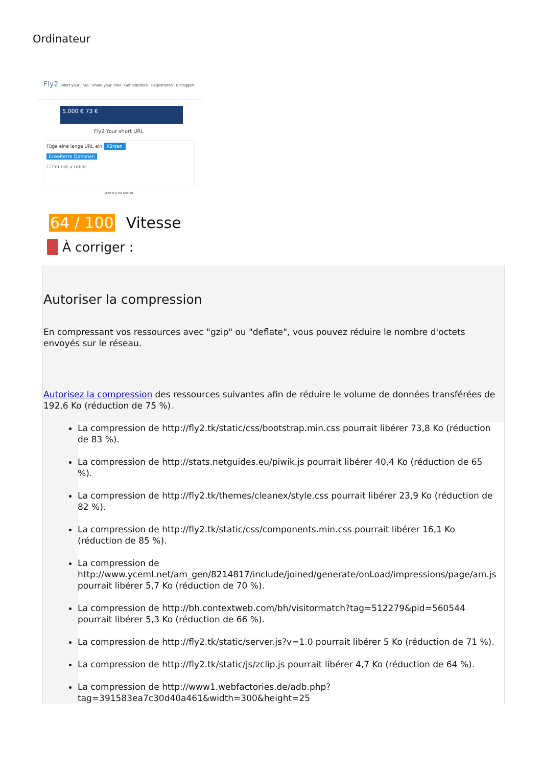Ordinateur
Fly2 Short your links · Share your links · Get statistics Registrieren · Einloggen
5.000 € 73 €
Fly2 Your short URL
Füge eine lange URL ein Kürzen
Erweiterte Optionen
☐ I'm not a robot
Short URL mit Komfort
64 / 100 Vitesse
À corriger :
Autoriser la compression
En compressant vos ressources avec "gzip" ou "deflate", vous pouvez réduire le nombre d'octets envoyés sur le réseau.
Autorisez la compression des ressources suivantes afin de réduire le volume de données transférées de 192,6 Ko (réduction de 75 %).
La compression de http://fly2.tk/static/css/bootstrap.min.css pourrait libérer 73,8 Ko (réduction de 83 %).
La compression de http://stats.netguides.eu/piwik.js pourrait libérer 40,4 Ko (réduction de 65 %).
La compression de http://fly2.tk/themes/cleanex/style.css pourrait libérer 23,9 Ko (réduction de 82 %).
La compression de http://fly2.tk/static/css/components.min.css pourrait libérer 16,1 Ko (réduction de 85 %).
La compression de http://www.yceml.net/am_gen/8214817/include/joined/generate/onLoad/impressions/page/am.js pourrait libérer 5,7 Ko (réduction de 70 %).
La compression de http://bh.contextweb.com/bh/visitormatch?tag=512279&pid=560544 pourrait libérer 5,3 Ko (réduction de 66 %).
La compression de http://fly2.tk/static/server.js?v=1.0 pourrait libérer 5 Ko (réduction de 71 %).
La compression de http://fly2.tk/static/js/zclip.js pourrait libérer 4,7 Ko (réduction de 64 %).
La compression de http://www1.webfactories.de/adb.php?tag=391583ea7c30d40a461&width=300&height=25